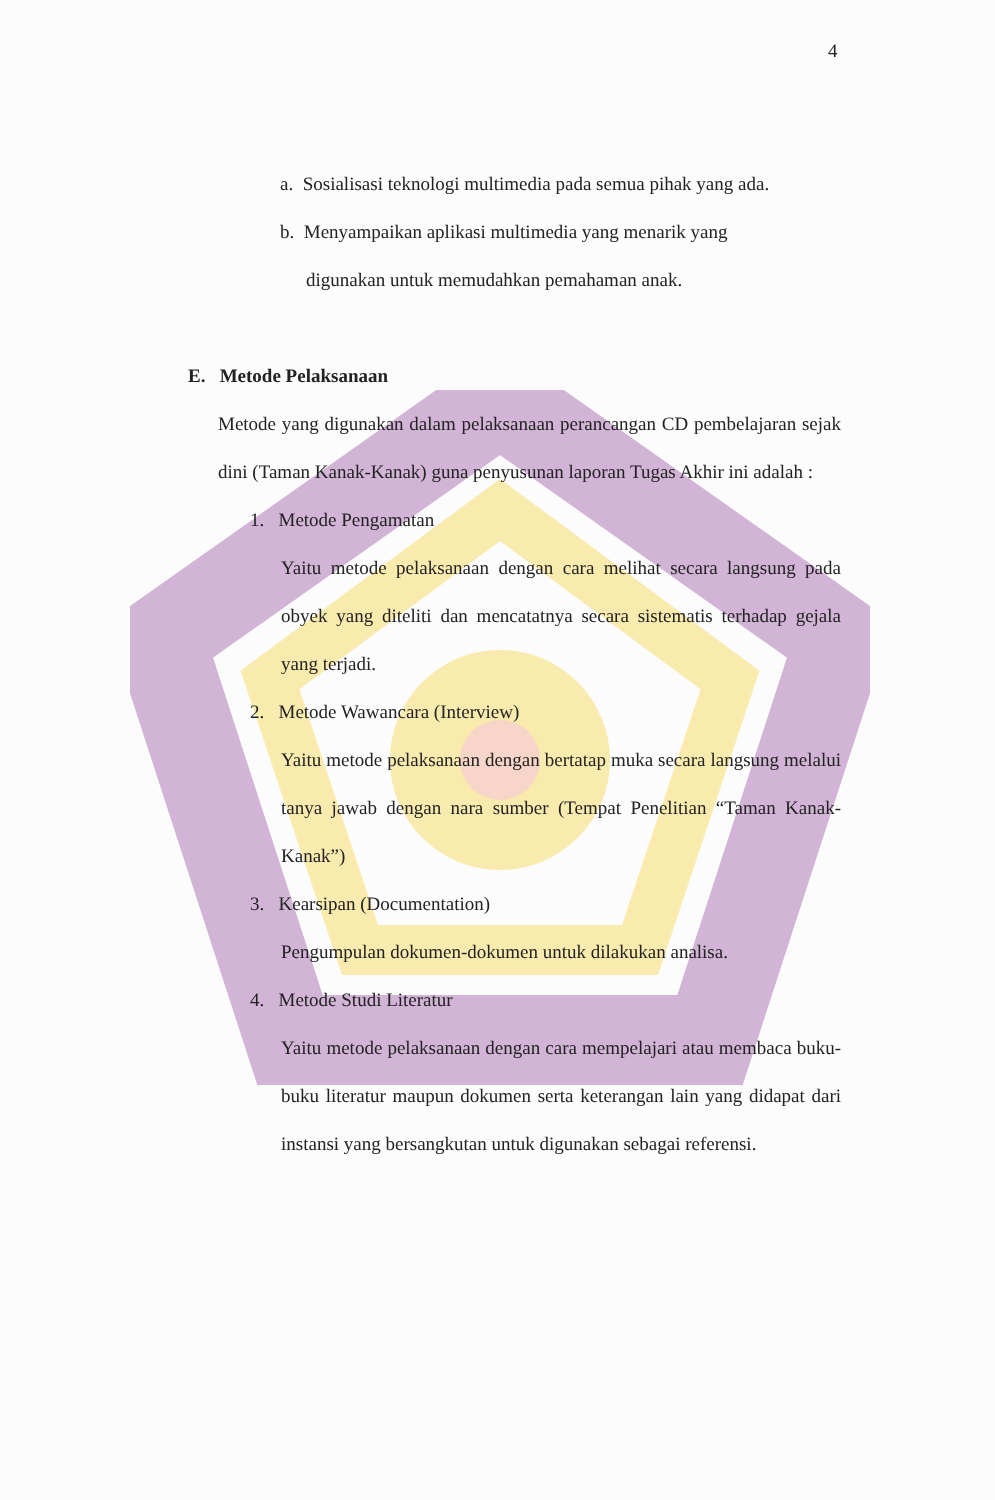4
a. Sosialisasi teknologi multimedia pada semua pihak yang ada.
b. Menyampaikan aplikasi multimedia yang menarik yang
digunakan untuk memudahkan pemahaman anak.
E. Metode Pelaksanaan
Metode yang digunakan dalam pelaksanaan perancangan CD pembelajaran sejak dini (Taman Kanak-Kanak) guna penyusunan laporan Tugas Akhir ini adalah :
1. Metode Pengamatan
Yaitu metode pelaksanaan dengan cara melihat secara langsung pada obyek yang diteliti dan mencatatnya secara sistematis terhadap gejala yang terjadi.
2. Metode Wawancara (Interview)
Yaitu metode pelaksanaan dengan bertatap muka secara langsung melalui tanya jawab dengan nara sumber (Tempat Penelitian “Taman Kanak-Kanak”)
3. Kearsipan (Documentation)
Pengumpulan dokumen-dokumen untuk dilakukan analisa.
4. Metode Studi Literatur
Yaitu metode pelaksanaan dengan cara mempelajari atau membaca buku-buku literatur maupun dokumen serta keterangan lain yang didapat dari instansi yang bersangkutan untuk digunakan sebagai referensi.